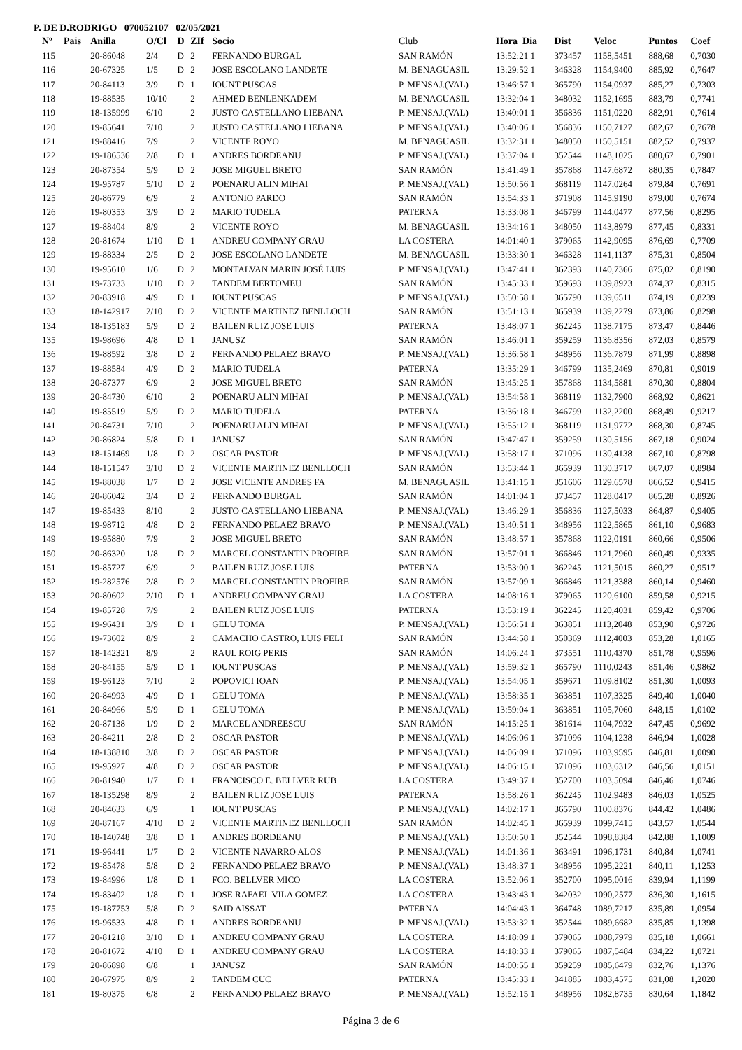P. DE D.RODRIGO 070052107 02/05/2021
| Nº | Pais | Anilla | O/Cl | D | ZIf | Socio | Club | Hora Dia | Dist | Veloc | Puntos | Coef |
| --- | --- | --- | --- | --- | --- | --- | --- | --- | --- | --- | --- | --- |
| 115 | | 20-86048 | 2/4 | D | 2 | FERNANDO BURGAL | SAN RAMÓN | 13:52:21 1 | 373457 | 1158,5451 | 888,68 | 0,7030 |
| 116 | | 20-67325 | 1/5 | D | 2 | JOSE ESCOLANO LANDETE | M. BENAGUASIL | 13:29:52 1 | 346328 | 1154,9400 | 885,92 | 0,7647 |
| 117 | | 20-84113 | 3/9 | D | 1 | IOUNT PUSCAS | P. MENSAJ.(VAL) | 13:46:57 1 | 365790 | 1154,0937 | 885,27 | 0,7303 |
| 118 | | 19-88535 | 10/10 | | 2 | AHMED BENLENKADEM | M. BENAGUASIL | 13:32:04 1 | 348032 | 1152,1695 | 883,79 | 0,7741 |
| 119 | | 18-135999 | 6/10 | | 2 | JUSTO CASTELLANO LIEBANA | P. MENSAJ.(VAL) | 13:40:01 1 | 356836 | 1151,0220 | 882,91 | 0,7614 |
| 120 | | 19-85641 | 7/10 | | 2 | JUSTO CASTELLANO LIEBANA | P. MENSAJ.(VAL) | 13:40:06 1 | 356836 | 1150,7127 | 882,67 | 0,7678 |
| 121 | | 19-88416 | 7/9 | | 2 | VICENTE ROYO | M. BENAGUASIL | 13:32:31 1 | 348050 | 1150,5151 | 882,52 | 0,7937 |
| 122 | | 19-186536 | 2/8 | D | 1 | ANDRES BORDEANU | P. MENSAJ.(VAL) | 13:37:04 1 | 352544 | 1148,1025 | 880,67 | 0,7901 |
| 123 | | 20-87354 | 5/9 | D | 2 | JOSE MIGUEL BRETO | SAN RAMÓN | 13:41:49 1 | 357868 | 1147,6872 | 880,35 | 0,7847 |
| 124 | | 19-95787 | 5/10 | D | 2 | POENARU ALIN MIHAI | P. MENSAJ.(VAL) | 13:50:56 1 | 368119 | 1147,0264 | 879,84 | 0,7691 |
| 125 | | 20-86779 | 6/9 | | 2 | ANTONIO PARDO | SAN RAMÓN | 13:54:33 1 | 371908 | 1145,9190 | 879,00 | 0,7674 |
| 126 | | 19-80353 | 3/9 | D | 2 | MARIO TUDELA | PATERNA | 13:33:08 1 | 346799 | 1144,0477 | 877,56 | 0,8295 |
| 127 | | 19-88404 | 8/9 | | 2 | VICENTE ROYO | M. BENAGUASIL | 13:34:16 1 | 348050 | 1143,8979 | 877,45 | 0,8331 |
| 128 | | 20-81674 | 1/10 | D | 1 | ANDREU COMPANY GRAU | LA COSTERA | 14:01:40 1 | 379065 | 1142,9095 | 876,69 | 0,7709 |
| 129 | | 19-88334 | 2/5 | D | 2 | JOSE ESCOLANO LANDETE | M. BENAGUASIL | 13:33:30 1 | 346328 | 1141,1137 | 875,31 | 0,8504 |
| 130 | | 19-95610 | 1/6 | D | 2 | MONTALVAN MARIN JOSÉ LUIS | P. MENSAJ.(VAL) | 13:47:41 1 | 362393 | 1140,7366 | 875,02 | 0,8190 |
| 131 | | 19-73733 | 1/10 | D | 2 | TANDEM BERTOMEU | SAN RAMÓN | 13:45:33 1 | 359693 | 1139,8923 | 874,37 | 0,8315 |
| 132 | | 20-83918 | 4/9 | D | 1 | IOUNT PUSCAS | P. MENSAJ.(VAL) | 13:50:58 1 | 365790 | 1139,6511 | 874,19 | 0,8239 |
| 133 | | 18-142917 | 2/10 | D | 2 | VICENTE MARTINEZ BENLLOCH | SAN RAMÓN | 13:51:13 1 | 365939 | 1139,2279 | 873,86 | 0,8298 |
| 134 | | 18-135183 | 5/9 | D | 2 | BAILEN RUIZ JOSE LUIS | PATERNA | 13:48:07 1 | 362245 | 1138,7175 | 873,47 | 0,8446 |
| 135 | | 19-98696 | 4/8 | D | 1 | JANUSZ | SAN RAMÓN | 13:46:01 1 | 359259 | 1136,8356 | 872,03 | 0,8579 |
| 136 | | 19-88592 | 3/8 | D | 2 | FERNANDO PELAEZ BRAVO | P. MENSAJ.(VAL) | 13:36:58 1 | 348956 | 1136,7879 | 871,99 | 0,8898 |
| 137 | | 19-88584 | 4/9 | D | 2 | MARIO TUDELA | PATERNA | 13:35:29 1 | 346799 | 1135,2469 | 870,81 | 0,9019 |
| 138 | | 20-87377 | 6/9 | | 2 | JOSE MIGUEL BRETO | SAN RAMÓN | 13:45:25 1 | 357868 | 1134,5881 | 870,30 | 0,8804 |
| 139 | | 20-84730 | 6/10 | | 2 | POENARU ALIN MIHAI | P. MENSAJ.(VAL) | 13:54:58 1 | 368119 | 1132,7900 | 868,92 | 0,8621 |
| 140 | | 19-85519 | 5/9 | D | 2 | MARIO TUDELA | PATERNA | 13:36:18 1 | 346799 | 1132,2200 | 868,49 | 0,9217 |
| 141 | | 20-84731 | 7/10 | | 2 | POENARU ALIN MIHAI | P. MENSAJ.(VAL) | 13:55:12 1 | 368119 | 1131,9772 | 868,30 | 0,8745 |
| 142 | | 20-86824 | 5/8 | D | 1 | JANUSZ | SAN RAMÓN | 13:47:47 1 | 359259 | 1130,5156 | 867,18 | 0,9024 |
| 143 | | 18-151469 | 1/8 | D | 2 | OSCAR PASTOR | P. MENSAJ.(VAL) | 13:58:17 1 | 371096 | 1130,4138 | 867,10 | 0,8798 |
| 144 | | 18-151547 | 3/10 | D | 2 | VICENTE MARTINEZ BENLLOCH | SAN RAMÓN | 13:53:44 1 | 365939 | 1130,3717 | 867,07 | 0,8984 |
| 145 | | 19-88038 | 1/7 | D | 2 | JOSE VICENTE ANDRES FA | M. BENAGUASIL | 13:41:15 1 | 351606 | 1129,6578 | 866,52 | 0,9415 |
| 146 | | 20-86042 | 3/4 | D | 2 | FERNANDO BURGAL | SAN RAMÓN | 14:01:04 1 | 373457 | 1128,0417 | 865,28 | 0,8926 |
| 147 | | 19-85433 | 8/10 | | 2 | JUSTO CASTELLANO LIEBANA | P. MENSAJ.(VAL) | 13:46:29 1 | 356836 | 1127,5033 | 864,87 | 0,9405 |
| 148 | | 19-98712 | 4/8 | D | 2 | FERNANDO PELAEZ BRAVO | P. MENSAJ.(VAL) | 13:40:51 1 | 348956 | 1122,5865 | 861,10 | 0,9683 |
| 149 | | 19-95880 | 7/9 | | 2 | JOSE MIGUEL BRETO | SAN RAMÓN | 13:48:57 1 | 357868 | 1122,0191 | 860,66 | 0,9506 |
| 150 | | 20-86320 | 1/8 | D | 2 | MARCEL CONSTANTIN PROFIRE | SAN RAMÓN | 13:57:01 1 | 366846 | 1121,7960 | 860,49 | 0,9335 |
| 151 | | 19-85727 | 6/9 | | 2 | BAILEN RUIZ JOSE LUIS | PATERNA | 13:53:00 1 | 362245 | 1121,5015 | 860,27 | 0,9517 |
| 152 | | 19-282576 | 2/8 | D | 2 | MARCEL CONSTANTIN PROFIRE | SAN RAMÓN | 13:57:09 1 | 366846 | 1121,3388 | 860,14 | 0,9460 |
| 153 | | 20-80602 | 2/10 | D | 1 | ANDREU COMPANY GRAU | LA COSTERA | 14:08:16 1 | 379065 | 1120,6100 | 859,58 | 0,9215 |
| 154 | | 19-85728 | 7/9 | | 2 | BAILEN RUIZ JOSE LUIS | PATERNA | 13:53:19 1 | 362245 | 1120,4031 | 859,42 | 0,9706 |
| 155 | | 19-96431 | 3/9 | D | 1 | GELU TOMA | P. MENSAJ.(VAL) | 13:56:51 1 | 363851 | 1113,2048 | 853,90 | 0,9726 |
| 156 | | 19-73602 | 8/9 | | 2 | CAMACHO CASTRO, LUIS FELI | SAN RAMÓN | 13:44:58 1 | 350369 | 1112,4003 | 853,28 | 1,0165 |
| 157 | | 18-142321 | 8/9 | | 2 | RAUL ROIG PERIS | SAN RAMÓN | 14:06:24 1 | 373551 | 1110,4370 | 851,78 | 0,9596 |
| 158 | | 20-84155 | 5/9 | D | 1 | IOUNT PUSCAS | P. MENSAJ.(VAL) | 13:59:32 1 | 365790 | 1110,0243 | 851,46 | 0,9862 |
| 159 | | 19-96123 | 7/10 | | 2 | POPOVICI IOAN | P. MENSAJ.(VAL) | 13:54:05 1 | 359671 | 1109,8102 | 851,30 | 1,0093 |
| 160 | | 20-84993 | 4/9 | D | 1 | GELU TOMA | P. MENSAJ.(VAL) | 13:58:35 1 | 363851 | 1107,3325 | 849,40 | 1,0040 |
| 161 | | 20-84966 | 5/9 | D | 1 | GELU TOMA | P. MENSAJ.(VAL) | 13:59:04 1 | 363851 | 1105,7060 | 848,15 | 1,0102 |
| 162 | | 20-87138 | 1/9 | D | 2 | MARCEL ANDREESCU | SAN RAMÓN | 14:15:25 1 | 381614 | 1104,7932 | 847,45 | 0,9692 |
| 163 | | 20-84211 | 2/8 | D | 2 | OSCAR PASTOR | P. MENSAJ.(VAL) | 14:06:06 1 | 371096 | 1104,1238 | 846,94 | 1,0028 |
| 164 | | 18-138810 | 3/8 | D | 2 | OSCAR PASTOR | P. MENSAJ.(VAL) | 14:06:09 1 | 371096 | 1103,9595 | 846,81 | 1,0090 |
| 165 | | 19-95927 | 4/8 | D | 2 | OSCAR PASTOR | P. MENSAJ.(VAL) | 14:06:15 1 | 371096 | 1103,6312 | 846,56 | 1,0151 |
| 166 | | 20-81940 | 1/7 | D | 1 | FRANCISCO E. BELLVER RUB | LA COSTERA | 13:49:37 1 | 352700 | 1103,5094 | 846,46 | 1,0746 |
| 167 | | 18-135298 | 8/9 | | 2 | BAILEN RUIZ JOSE LUIS | PATERNA | 13:58:26 1 | 362245 | 1102,9483 | 846,03 | 1,0525 |
| 168 | | 20-84633 | 6/9 | | 1 | IOUNT PUSCAS | P. MENSAJ.(VAL) | 14:02:17 1 | 365790 | 1100,8376 | 844,42 | 1,0486 |
| 169 | | 20-87167 | 4/10 | D | 2 | VICENTE MARTINEZ BENLLOCH | SAN RAMÓN | 14:02:45 1 | 365939 | 1099,7415 | 843,57 | 1,0544 |
| 170 | | 18-140748 | 3/8 | D | 1 | ANDRES BORDEANU | P. MENSAJ.(VAL) | 13:50:50 1 | 352544 | 1098,8384 | 842,88 | 1,1009 |
| 171 | | 19-96441 | 1/7 | D | 2 | VICENTE NAVARRO ALOS | P. MENSAJ.(VAL) | 14:01:36 1 | 363491 | 1096,1731 | 840,84 | 1,0741 |
| 172 | | 19-85478 | 5/8 | D | 2 | FERNANDO PELAEZ BRAVO | P. MENSAJ.(VAL) | 13:48:37 1 | 348956 | 1095,2221 | 840,11 | 1,1253 |
| 173 | | 19-84996 | 1/8 | D | 1 | FCO. BELLVER MICO | LA COSTERA | 13:52:06 1 | 352700 | 1095,0016 | 839,94 | 1,1199 |
| 174 | | 19-83402 | 1/8 | D | 1 | JOSE RAFAEL VILA GOMEZ | LA COSTERA | 13:43:43 1 | 342032 | 1090,2577 | 836,30 | 1,1615 |
| 175 | | 19-187753 | 5/8 | D | 2 | SAID AISSAT | PATERNA | 14:04:43 1 | 364748 | 1089,7217 | 835,89 | 1,0954 |
| 176 | | 19-96533 | 4/8 | D | 1 | ANDRES BORDEANU | P. MENSAJ.(VAL) | 13:53:32 1 | 352544 | 1089,6682 | 835,85 | 1,1398 |
| 177 | | 20-81218 | 3/10 | D | 1 | ANDREU COMPANY GRAU | LA COSTERA | 14:18:09 1 | 379065 | 1088,7979 | 835,18 | 1,0661 |
| 178 | | 20-81672 | 4/10 | D | 1 | ANDREU COMPANY GRAU | LA COSTERA | 14:18:33 1 | 379065 | 1087,5484 | 834,22 | 1,0721 |
| 179 | | 20-86898 | 6/8 | | 1 | JANUSZ | SAN RAMÓN | 14:00:55 1 | 359259 | 1085,6479 | 832,76 | 1,1376 |
| 180 | | 20-67975 | 8/9 | | 2 | TANDEM CUC | PATERNA | 13:45:33 1 | 341885 | 1083,4575 | 831,08 | 1,2020 |
| 181 | | 19-80375 | 6/8 | | 2 | FERNANDO PELAEZ BRAVO | P. MENSAJ.(VAL) | 13:52:15 1 | 348956 | 1082,8735 | 830,64 | 1,1842 |
Página 3 de 6